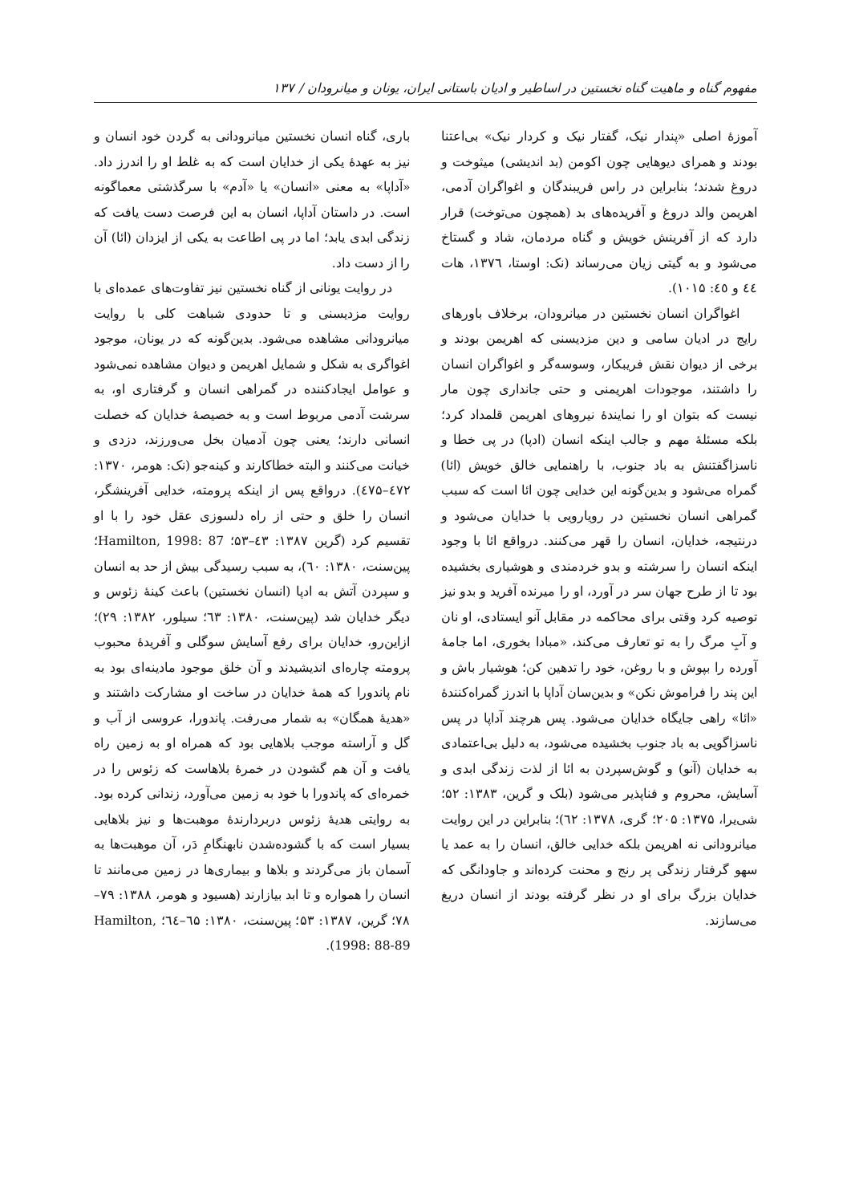مفهوم گناه و ماهیت گناه نخستین در اساطیر و ادیان باستانی ایران، یونان و میانرودان / ۱۳۷
آموزهٔ اصلی «پندار نیک، گفتار نیک و کردار نیک» بی‌اعتنا بودند و همرای دیوهایی چون اکومن (بد اندیشی) میثوخت و دروغ شدند؛ بنابراین در راس فریبندگان و اغواگران آدمی، اهریمن والد دروغ و آفریده‌های بد (همچون می‌توخت) قرار دارد که از آفرینش خویش و گناه مردمان، شاد و گستاخ می‌شود و به گیتی زیان می‌رساند (نک: اوستا، ۱۳۷٦، هات ٤٤ و ٤٥: ۱۰۱۵).
اغواگران انسان نخستین در میانرودان، برخلاف باورهای رایج در ادیان سامی و دین مزدیسنی که اهریمن بودند و برخی از دیوان نقش فریبکار، وسوسه‌گر و اغواگران انسان را داشتند، موجودات اهریمنی و حتی جانداری چون مار نیست که بتوان او را نمایندهٔ نیروهای اهریمن قلمداد کرد؛ بلکه مسئلهٔ مهم و جالب اینکه انسان (ادپا) در پی خطا و ناسزاگفتنش به باد جنوب، با راهنمایی خالق خویش (ائا) گمراه می‌شود و بدین‌گونه این خدایی چون ائا است که سبب گمراهی انسان نخستین در رویارویی با خدایان می‌شود و درنتیجه، خدایان، انسان را قهر می‌کنند. درواقع ائا با وجود اینکه انسان را سرشته و بدو خردمندی و هوشیاری بخشیده بود تا از طرح جهان سر در آورد، او را میرنده آفرید و بدو نیز توصیه کرد وقتی برای محاکمه در مقابل آنو ایستادی، او نان و آبِ مرگ را به تو تعارف می‌کند، «مبادا بخوری، اما جامهٔ آورده را بپوش و با روغن، خود را تدهین کن؛ هوشیار باش و این پند را فراموش نکن» و بدین‌سان آداپا با اندرز گمراه‌کنندهٔ «ائا» راهی جایگاه خدایان می‌شود. پس هرچند آداپا در پس ناسزاگویی به باد جنوب بخشیده می‌شود، به دلیل بی‌اعتمادی به خدایان (آنو) و گوش‌سپردن به ائا از لذت زندگی ابدی و آسایش، محروم و فناپذیر می‌شود (بلک و گرین، ۱۳۸۳: ۵۲؛ شی‌یرا، ۱۳۷۵: ۲۰۵؛ گری، ۱۳۷۸: ٦۲)؛ بنابراین در این روایت میانرودانی نه اهریمن بلکه خدایی خالق، انسان را به عمد یا سهو گرفتار زندگی پر رنج و محنت کرده‌اند و جاودانگی که خدایان بزرگ برای او در نظر گرفته بودند از انسان دریغ می‌سازند.
باری، گناه انسان نخستین میانرودانی به گردن خود انسان و نیز به عهدهٔ یکی از خدایان است که به غلط او را اندرز داد. «آداپا» به معنی «انسان» یا «آدم» با سرگذشتی معماگونه است. در داستان آداپا، انسان به این فرصت دست یافت که زندگی ابدی یابد؛ اما در پی اطاعت به یکی از ایزدان (ائا) آن را از دست داد.
در روایت یونانی از گناه نخستین نیز تفاوت‌های عمده‌ای با روایت مزدیسنی و تا حدودی شباهت کلی با روایت میانرودانی مشاهده می‌شود. بدین‌گونه که در یونان، موجود اغواگری به شکل و شمایل اهریمن و دیوان مشاهده نمی‌شود و عوامل ایجادکننده در گمراهی انسان و گرفتاری او، به سرشت آدمی مربوط است و به خصیصهٔ خدایان که خصلت انسانی دارند؛ یعنی چون آدمیان بخل می‌ورزند، دزدی و خیانت می‌کنند و البته خطاکارند و کینه‌جو (نک: هومر، ۱۳۷۰: ٤۷۲–٤۷۵). درواقع پس از اینکه پرومته، خدایی آفرینشگر، انسان را خلق و حتی از راه دلسوزی عقل خود را با او تقسیم کرد (گرین ۱۳۸۷: ٤۳–۵۳؛ Hamilton, 1998: 87؛ پین‌سنت، ۱۳۸۰: ٦۰)، به سبب رسیدگی بیش از حد به انسان و سپردن آتش به ادپا (انسان نخستین) باعث کینهٔ زئوس و دیگر خدایان شد (پین‌سنت، ۱۳۸۰: ٦۳؛ سیلور، ۱۳۸۲: ۲۹)؛ ازاین‌رو، خدایان برای رفع آسایش سوگلی و آفریدهٔ محبوب پرومته چاره‌ای اندیشیدند و آن خلق موجود مادینه‌ای بود به نام پاندورا که همهٔ خدایان در ساخت او مشارکت داشتند و «هدیهٔ همگان» به شمار می‌رفت. پاندورا، عروسی از آب و گل و آراسته موجب بلاهایی بود که همراه او به زمین راه یافت و آن هم گشودن در خمرهٔ بلاهاست که زئوس را در خمره‌ای که پاندورا با خود به زمین می‌آورد، زندانی کرده بود. به روایتی هدیهٔ زئوس دربردارندهٔ موهبت‌ها و نیز بلاهایی بسیار است که با گشوده‌شدن نابهنگامِ دَر، آن موهبت‌ها به آسمان باز می‌گردند و بلاها و بیماری‌ها در زمین می‌مانند تا انسان را همواره و تا ابد بیازارند (هسیود و هومر، ۱۳۸۸: ۷۹–۷۸؛ گرین، ۱۳۸۷: ۵۳؛ پین‌سنت، ۱۳۸۰: ٦۵–٦٤؛ Hamilton, 1998: 88-89).